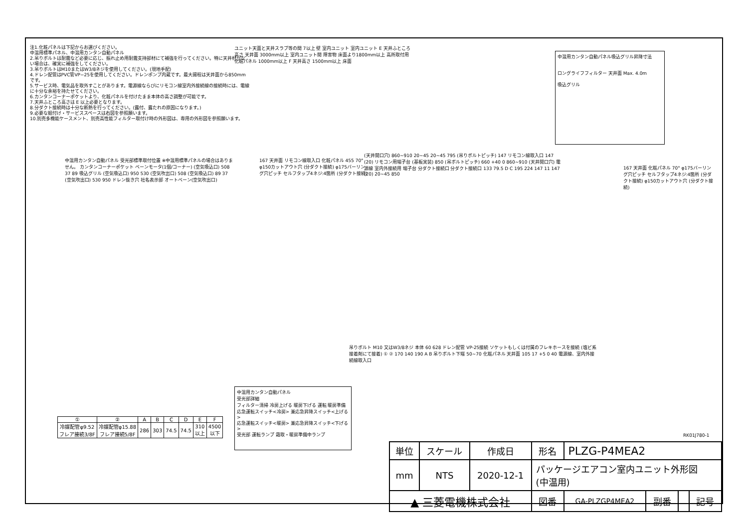注1.化粧パネルは下記からお選びください。
中温用標準パネル、中温用カンタン自動パネル
2.吊りボルトは耐震など必要に応じ、振れ止め用耐震支持部材にて補強を行ってください。特に天井材がない場合は、確実に補強をしてください。
3.吊りボルトはM10またはW3/8ネジを使用してください。(現地手配)
4.ドレン配管はPVC管VP−25を使用してください。ドレンポンプ内蔵です。最大揚程は天井面から850mmです。
5.サービス時、電気品を取外すことがあります。電源線ならびにリモコン線室内外接続線の接続時には、電線に十分な余裕を持たせてください。
6.カンタンコーナーポケットより、化粧パネルを付けたまま本体の高さ調整が可能です。
7.天井ふところ高さは E 以上必要となります。
8.分ダクト接続時は十分な断熱を行ってください。(露付、露たれの原因になります。)
9.必要な据付け・サービススペースは右図を参照願います。
10.別売多機能ケースメント、別売高性能フィルター取付け時の外形図は、専用の外形図を参照願います。
ユニット天面と天井スラブ等の間 7以上 壁 室内ユニット 室内ユニット E 天井ふところ高さ 天井面 3000mm以上 室内ユニット間 障害物 床面より1800mm以上 高所取付用 化粧パネル 1000mm以上 F 天井高さ 1500mm以上 床面
中温用カンタン自動パネル吸込グリル昇降寸法
ロングライフフィルター 天井面 Max. 4.0m
吸込グリル
中温用カンタン自動パネル 受光部標準取付位置 ※中温用標準パネルの場合はありません。 カンタンコーナーポケット ベーンモータ(1個/コーナー) (空気吸込口) 508 37 89 吸込グリル (空気吸込口) 950 530 (空気吹出口) 508 (空気吸込口) 89 37 (空気吹出口) 530 950 ドレン抜き穴 社名表示部 オートベーン(空気吹出口)
167 天井面 リモコン線取入口 化粧パネル 455 70° φ150カットアウト穴 (分ダクト接続) φ175バーリング穴ピッチ セルフタップ4ネジ:4箇所 (分ダクト接続)
(天井開口穴) 860~910 20~45 20~45 795 (吊りボルトピッチ) 147 リモコン線取入口 147 (20) リモコン用端子台 (基板実装) 850 (吊ボルトピッチ) 660 +40 0 860~910 (天井開口穴) 電源線 室内外接続用 端子台 分ダクト接続口 分ダクト接続口 133 79.5 D C 195 224 147 11 147 (20) 20~45 850
167 天井面 化粧パネル 70° φ175バーリング穴ピッチ セルフタップ4ネジ:4箇所 (分ダクト接続) φ150カットアウト穴 (分ダクト接続)
吊りボルト M10 又はW3/8ネジ 本体 60 628 ドレン配管 VP-25接続 ソケットもしくは付属のフレキホースを接続 (塩ビ系接着剤にて接着) ① ② 170 140 190 A B 吊りボルト下端 50~70 化粧パネル 天井面 105 17 +5 0 40 電源線、室内外接続線取入口
中温用カンタン自動パネル
受光部詳細
フィルター清掃 冷房上げる 暖房下げる 運転 暖房準備
応急運転スイッチ<冷房> 兼応急昇降スイッチ<上げる>
応急運転スイッチ<暖房> 兼応急昇降スイッチ<下げる>
受光部 運転ランプ 霜取・暖房準備中ランプ
| ① | ② | A | B | C | D | E | F |
| --- | --- | --- | --- | --- | --- | --- | --- |
| 冷媒配管φ9.52 フレア接続3/8F | 冷媒配管φ15.88 フレア接続5/8F | 286 | 303 | 74.5 | 74.5 | 310 以上 | 4500 以下 |
RK01J780-1
| 単位 | スケール | 作成日 | 形名 | PLZG-P4MEA2 | | | |
| mm | NTS | 2020-12-1 | パッケージエアコン室内ユニット外形図 (中温用) | | | | |
| ▲ 三菱電機株式会社 | | | 図番 | GA-PLZGP4MEA2 | 副番 | | 記号 |